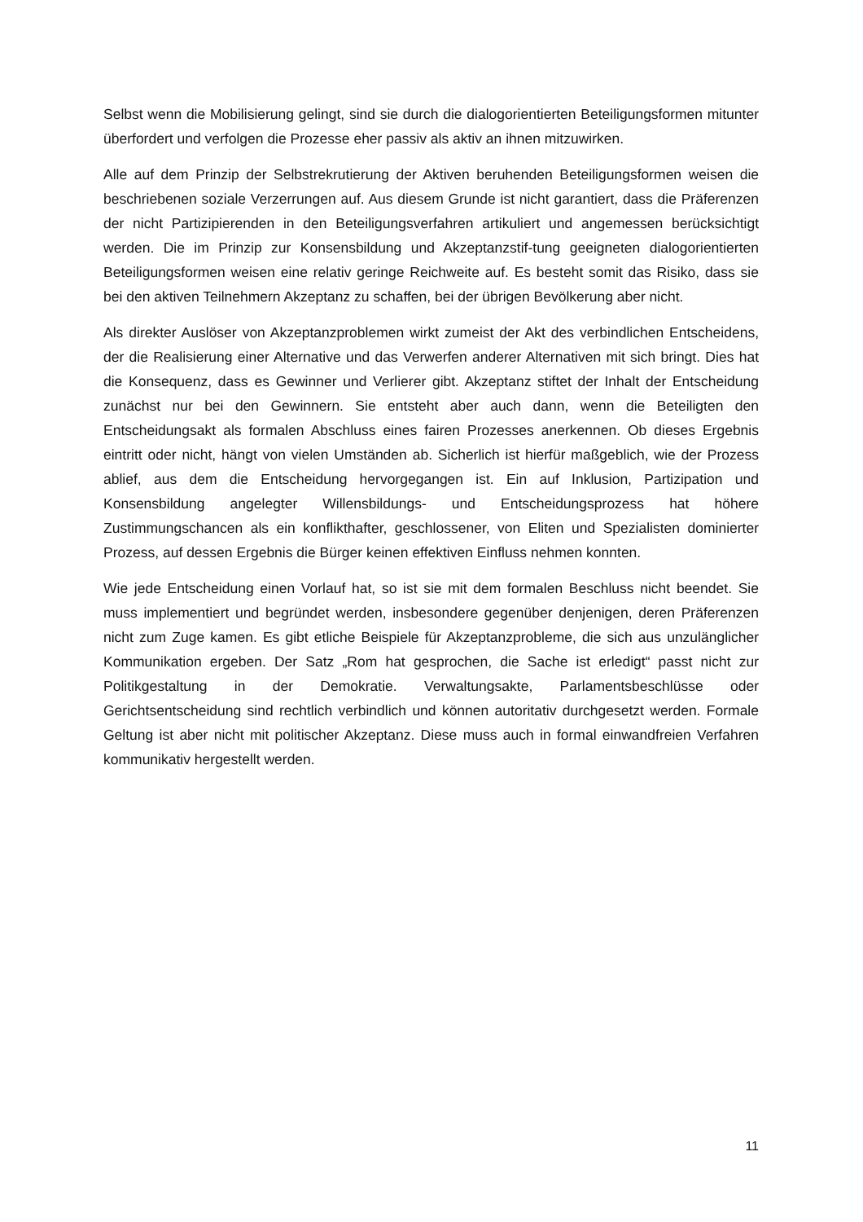Selbst wenn die Mobilisierung gelingt, sind sie durch die dialogorientierten Beteiligungsformen mitunter überfordert und verfolgen die Prozesse eher passiv als aktiv an ihnen mitzuwirken.
Alle auf dem Prinzip der Selbstrekrutierung der Aktiven beruhenden Beteiligungsformen weisen die beschriebenen soziale Verzerrungen auf. Aus diesem Grunde ist nicht garantiert, dass die Präferenzen der nicht Partizipierenden in den Beteiligungsverfahren artikuliert und angemessen berücksichtigt werden. Die im Prinzip zur Konsensbildung und Akzeptanzstif-tung geeigneten dialogorientierten Beteiligungsformen weisen eine relativ geringe Reichweite auf. Es besteht somit das Risiko, dass sie bei den aktiven Teilnehmern Akzeptanz zu schaffen, bei der übrigen Bevölkerung aber nicht.
Als direkter Auslöser von Akzeptanzproblemen wirkt zumeist der Akt des verbindlichen Entscheidens, der die Realisierung einer Alternative und das Verwerfen anderer Alternativen mit sich bringt. Dies hat die Konsequenz, dass es Gewinner und Verlierer gibt. Akzeptanz stiftet der Inhalt der Entscheidung zunächst nur bei den Gewinnern. Sie entsteht aber auch dann, wenn die Beteiligten den Entscheidungsakt als formalen Abschluss eines fairen Prozesses anerkennen. Ob dieses Ergebnis eintritt oder nicht, hängt von vielen Umständen ab. Sicherlich ist hierfür maßgeblich, wie der Prozess ablief, aus dem die Entscheidung hervorgegangen ist. Ein auf Inklusion, Partizipation und Konsensbildung angelegter Willensbildungs- und Entscheidungsprozess hat höhere Zustimmungschancen als ein konflikthafter, geschlossener, von Eliten und Spezialisten dominierter Prozess, auf dessen Ergebnis die Bürger keinen effektiven Einfluss nehmen konnten.
Wie jede Entscheidung einen Vorlauf hat, so ist sie mit dem formalen Beschluss nicht beendet. Sie muss implementiert und begründet werden, insbesondere gegenüber denjenigen, deren Präferenzen nicht zum Zuge kamen. Es gibt etliche Beispiele für Akzeptanzprobleme, die sich aus unzulänglicher Kommunikation ergeben. Der Satz „Rom hat gesprochen, die Sache ist erledigt“ passt nicht zur Politikgestaltung in der Demokratie. Verwaltungsakte, Parlamentsbeschlüsse oder Gerichtsentscheidung sind rechtlich verbindlich und können autoritativ durchgesetzt werden. Formale Geltung ist aber nicht mit politischer Akzeptanz. Diese muss auch in formal einwandfreien Verfahren kommunikativ hergestellt werden.
11